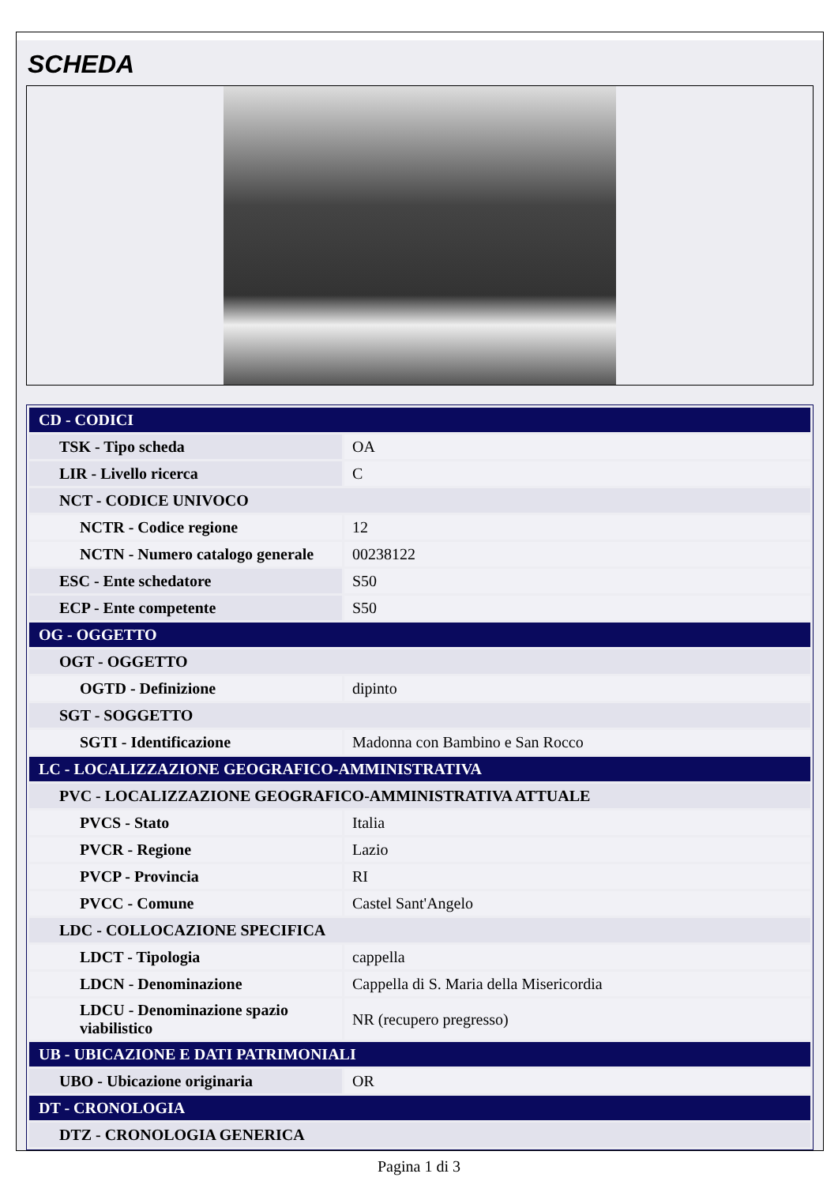SCHEDA
| CD - CODICI | |
| TSK - Tipo scheda | OA |
| LIR - Livello ricerca | C |
| NCT - CODICE UNIVOCO | |
| NCTR - Codice regione | 12 |
| NCTN - Numero catalogo generale | 00238122 |
| ESC - Ente schedatore | S50 |
| ECP - Ente competente | S50 |
| OG - OGGETTO | |
| OGT - OGGETTO | |
| OGTD - Definizione | dipinto |
| SGT - SOGGETTO | |
| SGTI - Identificazione | Madonna con Bambino e San Rocco |
| LC - LOCALIZZAZIONE GEOGRAFICO-AMMINISTRATIVA | |
| PVC - LOCALIZZAZIONE GEOGRAFICO-AMMINISTRATIVA ATTUALE | |
| PVCS - Stato | Italia |
| PVCR - Regione | Lazio |
| PVCP - Provincia | RI |
| PVCC - Comune | Castel Sant'Angelo |
| LDC - COLLOCAZIONE SPECIFICA | |
| LDCT - Tipologia | cappella |
| LDCN - Denominazione | Cappella di S. Maria della Misericordia |
| LDCU - Denominazione spazio viabilistico | NR (recupero pregresso) |
| UB - UBICAZIONE E DATI PATRIMONIALI | |
| UBO - Ubicazione originaria | OR |
| DT - CRONOLOGIA | |
| DTZ - CRONOLOGIA GENERICA | |
Pagina 1 di 3